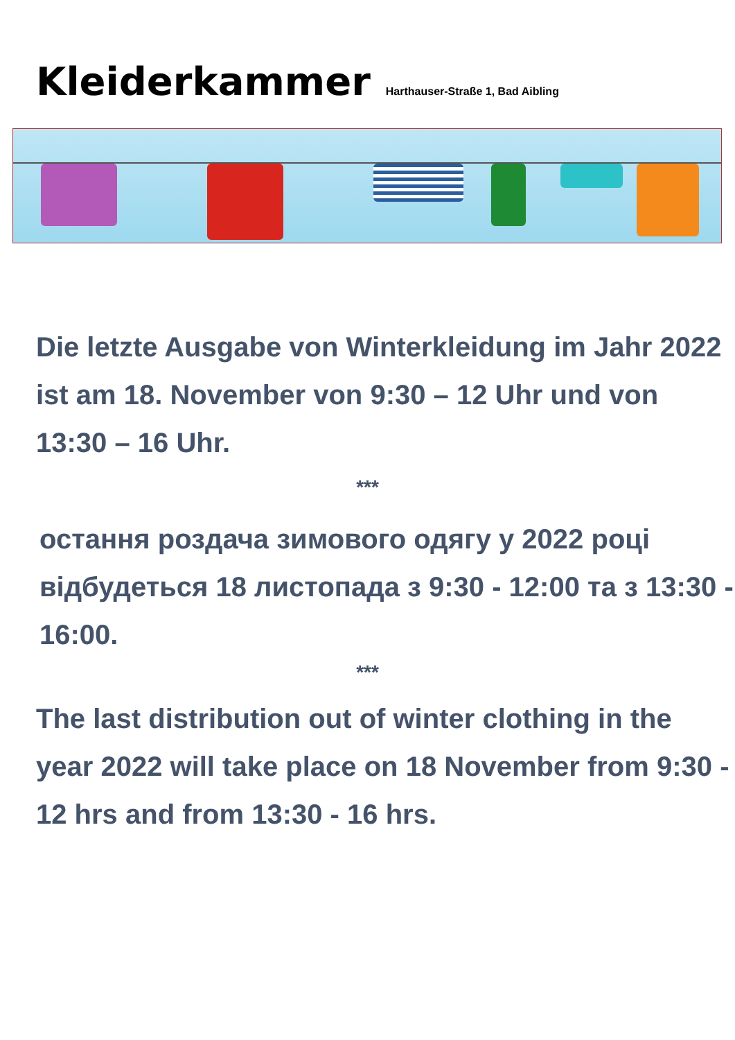Kleiderkammer
Harthauser-Straße 1, Bad Aibling
Die letzte Ausgabe von Winterkleidung im Jahr 2022 ist am 18. November von 9:30 – 12 Uhr und von 13:30 – 16 Uhr.
***
остання роздача зимового одягу у 2022 році відбудеться 18 листопада з 9:30 - 12:00 та з 13:30 - 16:00.
***
The last distribution out of winter clothing in the year 2022 will take place on 18 November from 9:30 - 12 hrs and from 13:30 - 16 hrs.